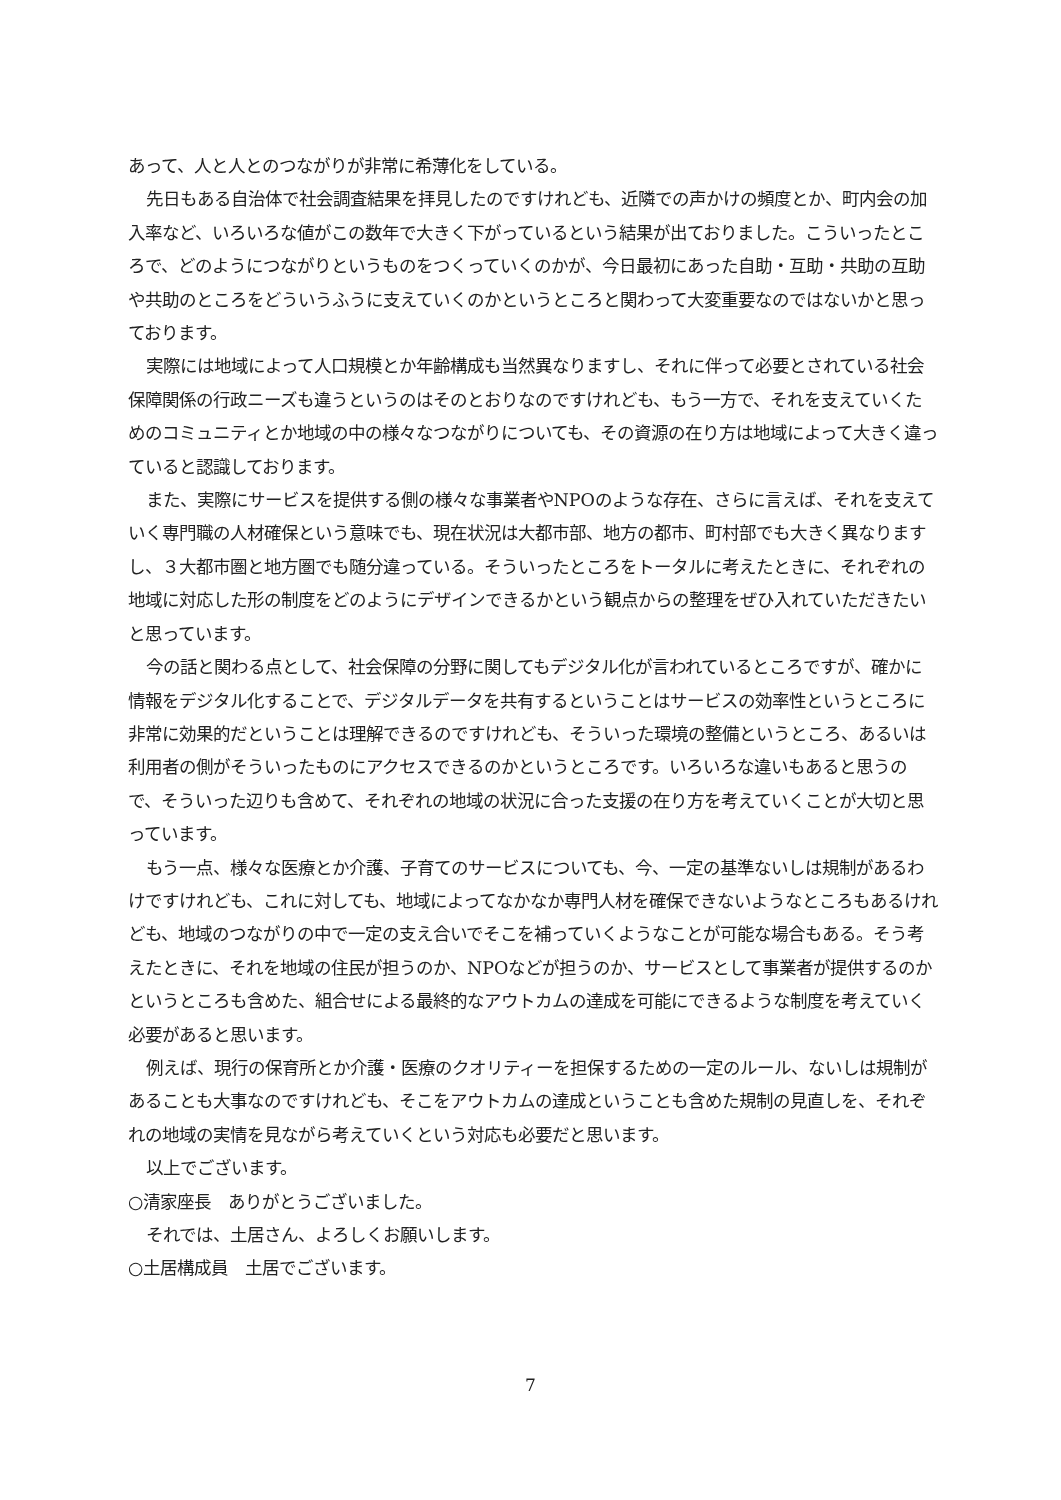あって、人と人とのつながりが非常に希薄化をしている。
先日もある自治体で社会調査結果を拝見したのですけれども、近隣での声かけの頻度とか、町内会の加入率など、いろいろな値がこの数年で大きく下がっているという結果が出ておりました。こういったところで、どのようにつながりというものをつくっていくのかが、今日最初にあった自助・互助・共助の互助や共助のところをどういうふうに支えていくのかというところと関わって大変重要なのではないかと思っております。
実際には地域によって人口規模とか年齢構成も当然異なりますし、それに伴って必要とされている社会保障関係の行政ニーズも違うというのはそのとおりなのですけれども、もう一方で、それを支えていくためのコミュニティとか地域の中の様々なつながりについても、その資源の在り方は地域によって大きく違っていると認識しております。
また、実際にサービスを提供する側の様々な事業者やNPOのような存在、さらに言えば、それを支えていく専門職の人材確保という意味でも、現在状況は大都市部、地方の都市、町村部でも大きく異なりますし、３大都市圏と地方圏でも随分違っている。そういったところをトータルに考えたときに、それぞれの地域に対応した形の制度をどのようにデザインできるかという観点からの整理をぜひ入れていただきたいと思っています。
今の話と関わる点として、社会保障の分野に関してもデジタル化が言われているところですが、確かに情報をデジタル化することで、デジタルデータを共有するということはサービスの効率性というところに非常に効果的だということは理解できるのですけれども、そういった環境の整備というところ、あるいは利用者の側がそういったものにアクセスできるのかというところです。いろいろな違いもあると思うので、そういった辺りも含めて、それぞれの地域の状況に合った支援の在り方を考えていくことが大切と思っています。
もう一点、様々な医療とか介護、子育てのサービスについても、今、一定の基準ないしは規制があるわけですけれども、これに対しても、地域によってなかなか専門人材を確保できないようなところもあるけれども、地域のつながりの中で一定の支え合いでそこを補っていくようなことが可能な場合もある。そう考えたときに、それを地域の住民が担うのか、NPOなどが担うのか、サービスとして事業者が提供するのかというところも含めた、組合せによる最終的なアウトカムの達成を可能にできるような制度を考えていく必要があると思います。
例えば、現行の保育所とか介護・医療のクオリティーを担保するための一定のルール、ないしは規制があることも大事なのですけれども、そこをアウトカムの達成ということも含めた規制の見直しを、それぞれの地域の実情を見ながら考えていくという対応も必要だと思います。
以上でございます。
○清家座長　ありがとうございました。
それでは、土居さん、よろしくお願いします。
○土居構成員　土居でございます。
7